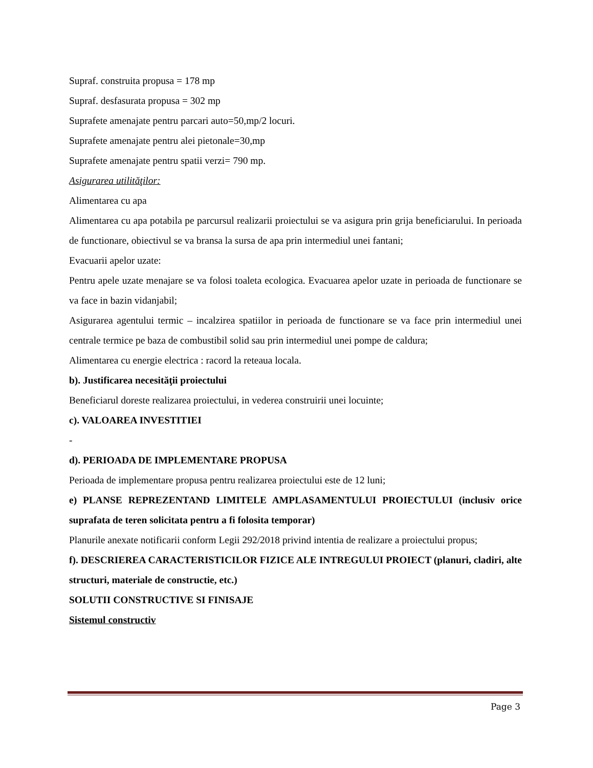Supraf. construita propusa = 178 mp
Supraf. desfasurata propusa = 302 mp
Suprafete amenajate pentru parcari auto=50,mp/2 locuri.
Suprafete amenajate pentru alei pietonale=30,mp
Suprafete amenajate pentru spatii verzi= 790 mp.
Asigurarea utilităţilor:
Alimentarea cu apa
Alimentarea cu apa potabila pe parcursul realizarii proiectului se va asigura prin grija beneficiarului. In perioada de functionare, obiectivul se va bransa la sursa de apa prin intermediul unei fantani;
Evacuarii apelor uzate:
Pentru apele uzate menajare se va folosi toaleta ecologica. Evacuarea apelor uzate in perioada de functionare se va face in bazin vidanjabil;
Asigurarea agentului termic – incalzirea spatiilor in perioada de functionare se va face prin intermediul unei centrale termice pe baza de combustibil solid sau prin intermediul unei pompe de caldura;
Alimentarea cu energie electrica : racord la reteaua locala.
b). Justificarea necesităţii proiectului
Beneficiarul doreste realizarea proiectului, in vederea construirii unei locuinte;
c). VALOAREA INVESTITIEI
-
d). PERIOADA DE IMPLEMENTARE PROPUSA
Perioada de implementare propusa pentru realizarea proiectului este de 12 luni;
e) PLANSE REPREZENTAND LIMITELE AMPLASAMENTULUI PROIECTULUI (inclusiv orice suprafata de teren solicitata pentru a fi folosita temporar)
Planurile anexate notificarii conform Legii 292/2018 privind intentia de realizare a proiectului propus;
f). DESCRIEREA CARACTERISTICILOR FIZICE ALE INTREGULUI PROIECT (planuri, cladiri, alte structuri, materiale de constructie, etc.)
SOLUTII CONSTRUCTIVE SI FINISAJE
Sistemul constructiv
Page 3